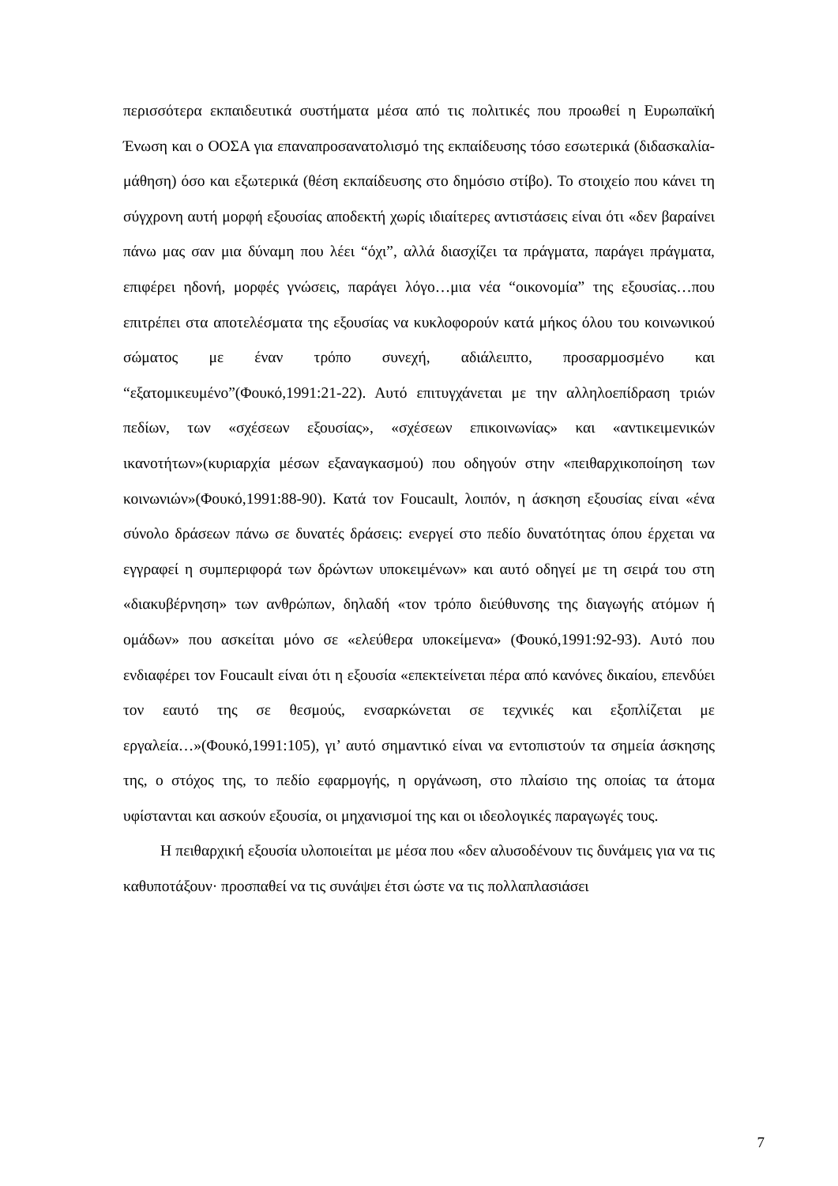περισσότερα εκπαιδευτικά συστήματα μέσα από τις πολιτικές που προωθεί η Ευρωπαϊκή Ένωση και ο ΟΟΣΑ για επαναπροσανατολισμό της εκπαίδευσης τόσο εσωτερικά (διδασκαλία-μάθηση) όσο και εξωτερικά (θέση εκπαίδευσης στο δημόσιο στίβο). Το στοιχείο που κάνει τη σύγχρονη αυτή μορφή εξουσίας αποδεκτή χωρίς ιδιαίτερες αντιστάσεις είναι ότι «δεν βαραίνει πάνω μας σαν μια δύναμη που λέει “όχι”, αλλά διασχίζει τα πράγματα, παράγει πράγματα, επιφέρει ηδονή, μορφές γνώσεις, παράγει λόγο…μια νέα “οικονομία” της εξουσίας…που επιτρέπει στα αποτελέσματα της εξουσίας να κυκλοφορούν κατά μήκος όλου του κοινωνικού σώματος με έναν τρόπο συνεχή, αδιάλειπτο, προσαρμοσμένο και “εξατομικευμένο”(Φουκό,1991:21-22). Αυτό επιτυγχάνεται με την αλληλοεπίδραση τριών πεδίων, των «σχέσεων εξουσίας», «σχέσεων επικοινωνίας» και «αντικειμενικών ικανοτήτων»(κυριαρχία μέσων εξαναγκασμού) που οδηγούν στην «πειθαρχικοποίηση των κοινωνιών»(Φουκό,1991:88-90). Κατά τον Foucault, λοιπόν, η άσκηση εξουσίας είναι «ένα σύνολο δράσεων πάνω σε δυνατές δράσεις: ενεργεί στο πεδίο δυνατότητας όπου έρχεται να εγγραφεί η συμπεριφορά των δρώντων υποκειμένων» και αυτό οδηγεί με τη σειρά του στη «διακυβέρνηση» των ανθρώπων, δηλαδή «τον τρόπο διεύθυνσης της διαγωγής ατόμων ή ομάδων» που ασκείται μόνο σε «ελεύθερα υποκείμενα» (Φουκό,1991:92-93). Αυτό που ενδιαφέρει τον Foucault είναι ότι η εξουσία «επεκτείνεται πέρα από κανόνες δικαίου, επενδύει τον εαυτό της σε θεσμούς, ενσαρκώνεται σε τεχνικές και εξοπλίζεται με εργαλεία…»(Φουκό,1991:105), γι’ αυτό σημαντικό είναι να εντοπιστούν τα σημεία άσκησης της, ο στόχος της, το πεδίο εφαρμογής, η οργάνωση, στο πλαίσιο της οποίας τα άτομα υφίστανται και ασκούν εξουσία, οι μηχανισμοί της και οι ιδεολογικές παραγωγές τους.
Η πειθαρχική εξουσία υλοποιείται με μέσα που «δεν αλυσοδένουν τις δυνάμεις για να τις καθυποτάξουν· προσπαθεί να τις συνάψει έτσι ώστε να τις πολλαπλασιάσει
7